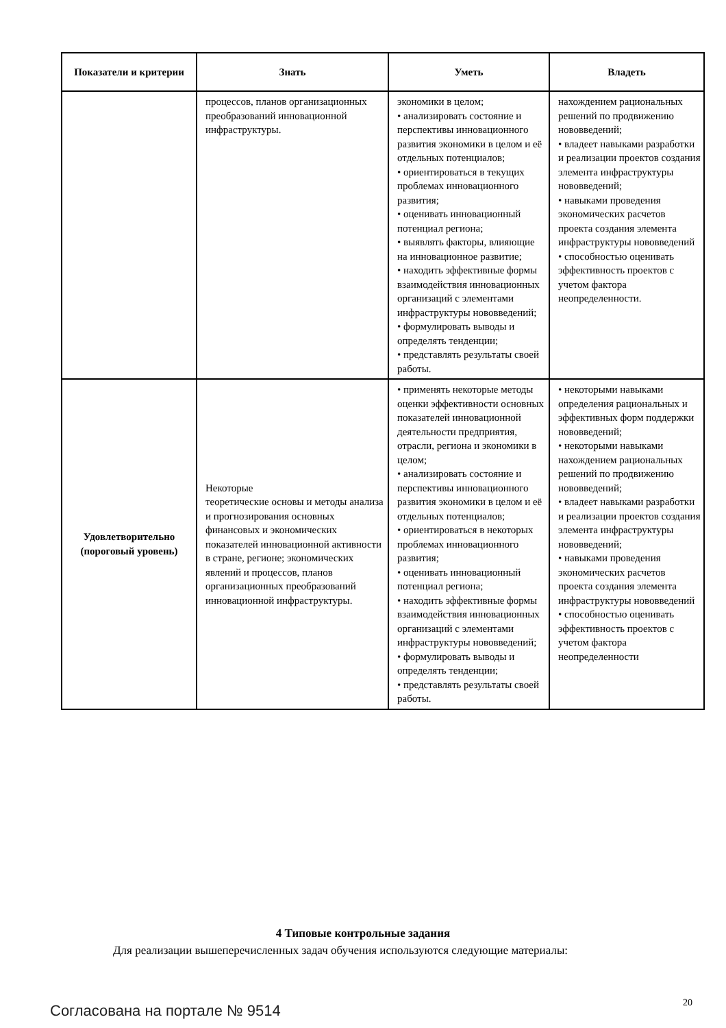| Показатели и критерии | Знать | Уметь | Владеть |
| --- | --- | --- | --- |
| | процессов, планов организационных преобразований инновационной инфраструктуры. | экономики в целом; • анализировать состояние и перспективы инновационного развития экономики в целом и её отдельных потенциалов; • ориентироваться в текущих проблемах инновационного развития; • оценивать инновационный потенциал региона; • выявлять факторы, влияющие на инновационное развитие; • находить эффективные формы взаимодействия инновационных организаций с элементами инфраструктуры нововведений; • формулировать выводы и определять тенденции; • представлять результаты своей работы. | нахождением рациональных решений по продвижению нововведений; • владеет навыками разработки и реализации проектов создания элемента инфраструктуры нововведений; • навыками проведения экономических расчетов проекта создания элемента инфраструктуры нововведений • способностью оценивать эффективность проектов с учетом фактора неопределенности. |
| Удовлетворительно (пороговый уровень) | Некоторые теоретические основы и методы анализа и прогнозирования основных финансовых и экономических показателей инновационной активности в стране, регионе; экономических явлений и процессов, планов организационных преобразований инновационной инфраструктуры. | • применять некоторые методы оценки эффективности основных показателей инновационной деятельности предприятия, отрасли, региона и экономики в целом; • анализировать состояние и перспективы инновационного развития экономики в целом и её отдельных потенциалов; • ориентироваться в некоторых проблемах инновационного развития; • оценивать инновационный потенциал региона; • находить эффективные формы взаимодействия инновационных организаций с элементами инфраструктуры нововведений; • формулировать выводы и определять тенденции; • представлять результаты своей работы. | • некоторыми навыками определения рациональных и эффективных форм поддержки нововведений; • некоторыми навыками нахождением рациональных решений по продвижению нововведений; • владеет навыками разработки и реализации проектов создания элемента инфраструктуры нововведений; • навыками проведения экономических расчетов проекта создания элемента инфраструктуры нововведений • способностью оценивать эффективность проектов с учетом фактора неопределенности |
4 Типовые контрольные задания
Для реализации вышеперечисленных задач обучения используются следующие материалы:
Согласована на портале № 9514 20